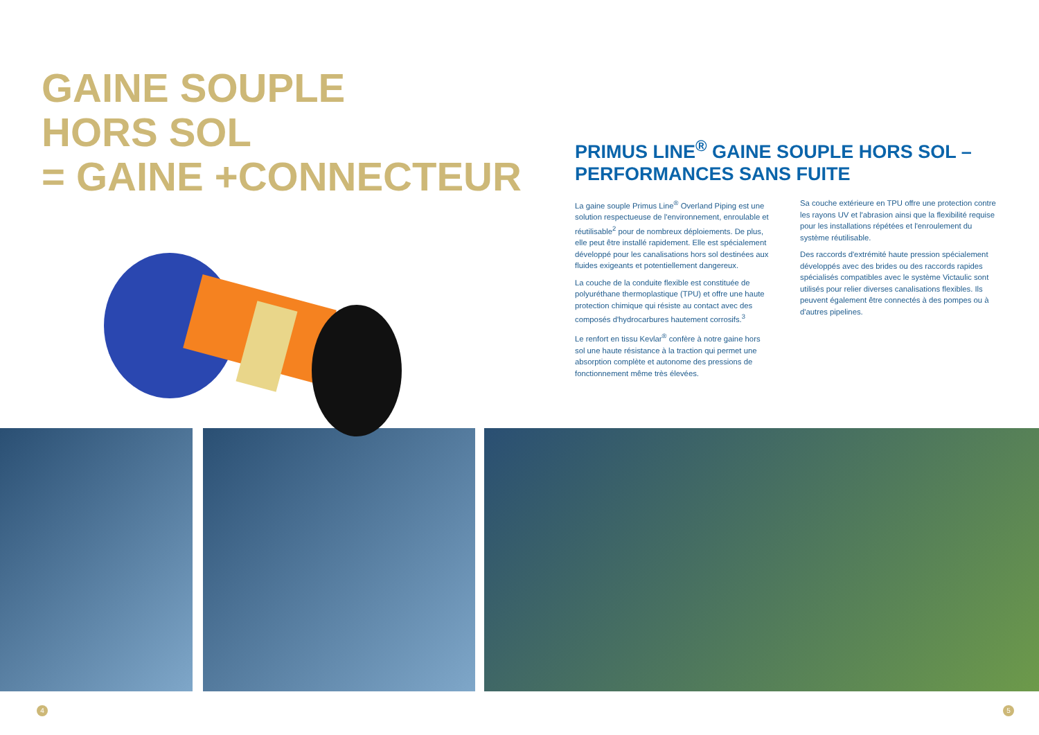GAINE SOUPLE
HORS SOL
= GAINE +CONNECTEUR
PRIMUS LINE<sup>®</sup> GAINE SOUPLE HORS SOL –
PERFORMANCES SANS FUITE
La gaine souple Primus Line<sup>®</sup> Overland Piping est une solution respectueuse de l'environnement, enroulable et réutilisable<sup>2</sup> pour de nombreux déploiements. De plus, elle peut être installé rapidement. Elle est spécialement développé pour les canalisations hors sol destinées aux fluides exigeants et potentiellement dangereux.
La couche de la conduite flexible est constituée de polyuréthane thermoplastique (TPU) et offre une haute protection chimique qui résiste au contact avec des composés d'hydrocarbures hautement corrosifs.<sup>3</sup>
Le renfort en tissu Kevlar<sup>®</sup> confère à notre gaine hors sol une haute résistance à la traction qui permet une absorption complète et autonome des pressions de fonctionnement même très élevées.
Sa couche extérieure en TPU offre une protection contre les rayons UV et l'abrasion ainsi que la flexibilité requise pour les installations répétées et l'enroulement du système réutilisable.
Des raccords d'extrémité haute pression spécialement développés avec des brides ou des raccords rapides spécialisés compatibles avec le système Victaulic sont utilisés pour relier diverses canalisations flexibles. Ils peuvent également être connectés à des pompes ou à d'autres pipelines.
4 5